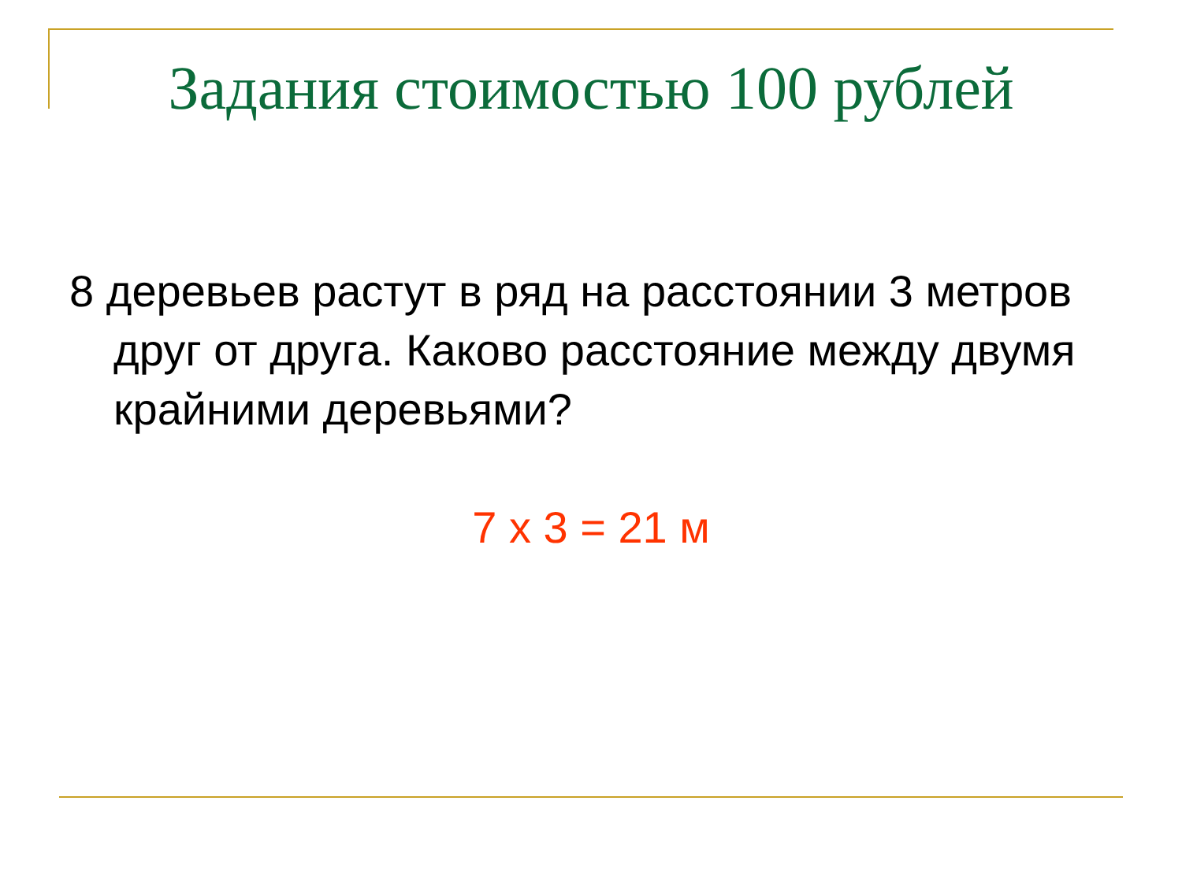Задания стоимостью 100 рублей
8 деревьев растут в ряд на расстоянии 3 метров друг от друга. Каково расстояние между двумя крайними деревьями?
7 х 3 = 21 м